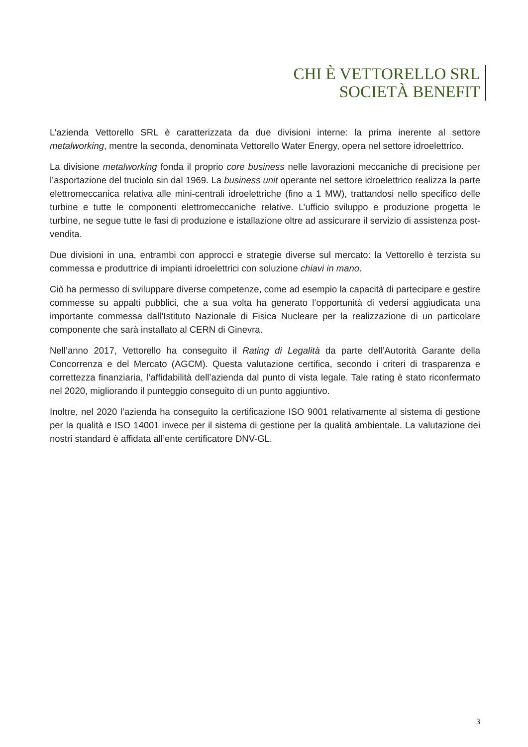CHI È VETTORELLO SRL
SOCIETÀ BENEFIT
L’azienda Vettorello SRL è caratterizzata da due divisioni interne: la prima inerente al settore metalworking, mentre la seconda, denominata Vettorello Water Energy, opera nel settore idroelettrico.
La divisione metalworking fonda il proprio core business nelle lavorazioni meccaniche di precisione per l’asportazione del truciolo sin dal 1969. La business unit operante nel settore idroelettrico realizza la parte elettromeccanica relativa alle mini-centrali idroelettriche (fino a 1 MW), trattandosi nello specifico delle turbine e tutte le componenti elettromeccaniche relative. L’ufficio sviluppo e produzione progetta le turbine, ne segue tutte le fasi di produzione e istallazione oltre ad assicurare il servizio di assistenza post-vendita.
Due divisioni in una, entrambi con approcci e strategie diverse sul mercato: la Vettorello è terzista su commessa e produttrice di impianti idroelettrici con soluzione chiavi in mano.
Ciò ha permesso di sviluppare diverse competenze, come ad esempio la capacità di partecipare e gestire commesse su appalti pubblici, che a sua volta ha generato l’opportunità di vedersi aggiudicata una importante commessa dall’Istituto Nazionale di Fisica Nucleare per la realizzazione di un particolare componente che sarà installato al CERN di Ginevra.
Nell’anno 2017, Vettorello ha conseguito il Rating di Legalità da parte dell’Autorità Garante della Concorrenza e del Mercato (AGCM). Questa valutazione certifica, secondo i criteri di trasparenza e correttezza finanziaria, l’affidabilità dell’azienda dal punto di vista legale. Tale rating è stato riconfermato nel 2020, migliorando il punteggio conseguito di un punto aggiuntivo.
Inoltre, nel 2020 l’azienda ha conseguito la certificazione ISO 9001 relativamente al sistema di gestione per la qualità e ISO 14001 invece per il sistema di gestione per la qualità ambientale. La valutazione dei nostri standard è affidata all’ente certificatore DNV-GL.
3